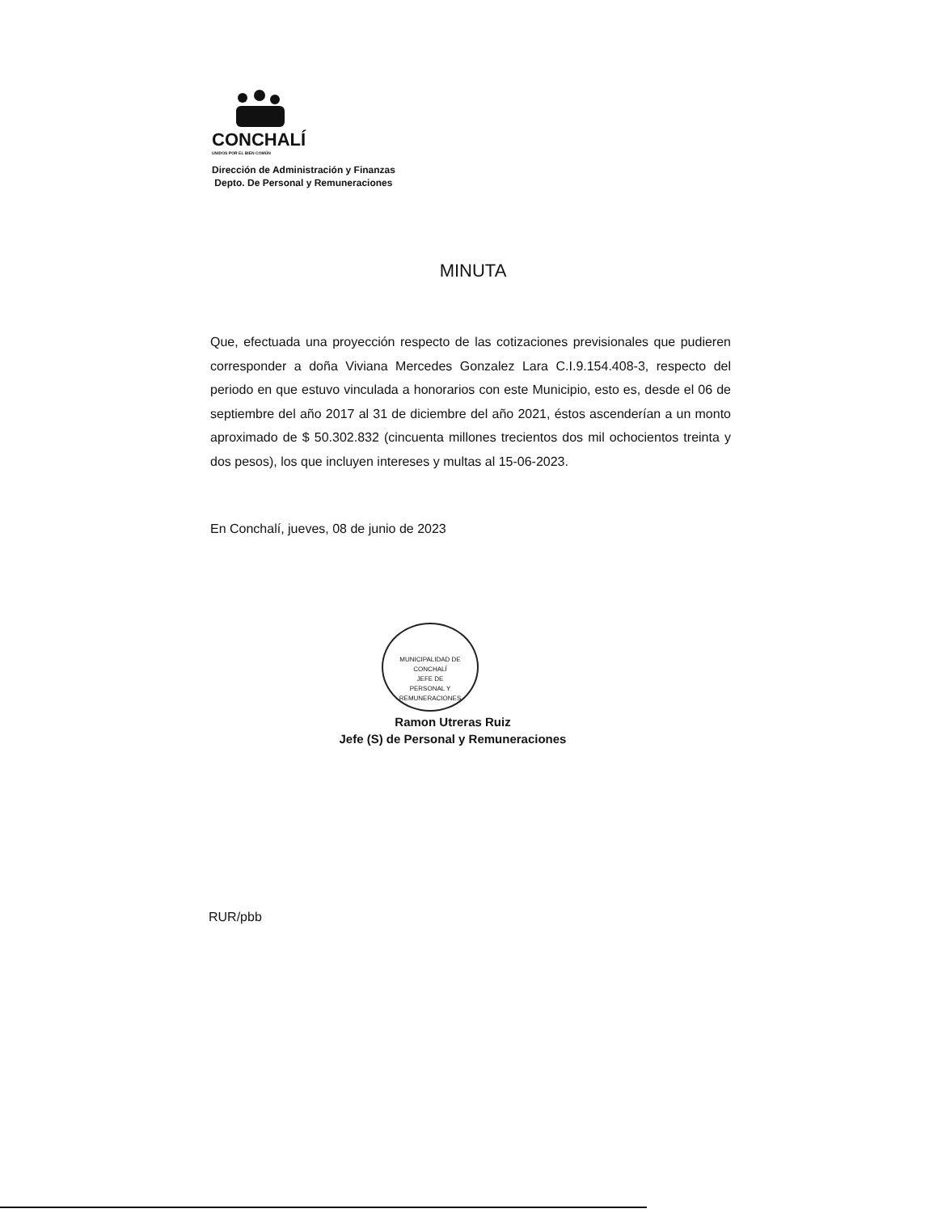CONCHALÍ
UNIDOS POR EL BIEN COMÚN
Dirección de Administración y Finanzas
Depto. De Personal y Remuneraciones
MINUTA
Que, efectuada una proyección respecto de las cotizaciones previsionales que pudieren corresponder a doña Viviana Mercedes Gonzalez Lara C.I.9.154.408-3, respecto del periodo en que estuvo vinculada a honorarios con este Municipio, esto es, desde el 06 de septiembre del año 2017 al 31 de diciembre del año 2021, éstos ascenderían a un monto aproximado de $ 50.302.832 (cincuenta millones trecientos dos mil ochocientos treinta y dos pesos), los que incluyen intereses y multas al 15-06-2023.
En Conchalí, jueves, 08 de junio de 2023
MUNICIPALIDAD DE CONCHALÍ
JEFE DE
PERSONAL Y
REMUNERACIONES
Ramon Utreras Ruiz
Jefe (S) de Personal y Remuneraciones
RUR/pbb